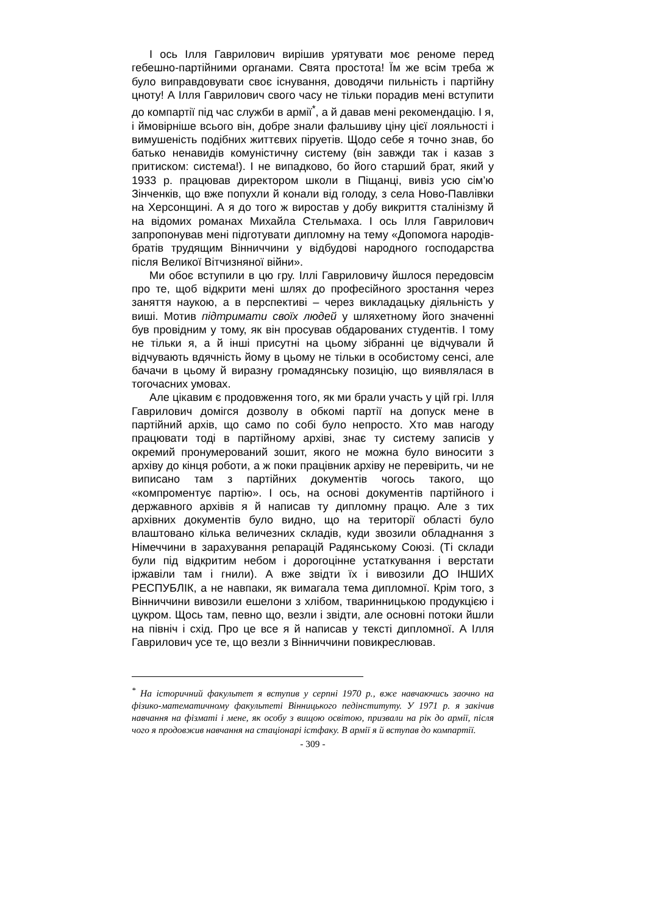І ось Ілля Гаврилович вирішив урятувати моє реноме перед гебешно-партійними органами. Свята простота! Їм же всім треба ж було виправдовувати своє існування, доводячи пильність і партійну цноту! А Ілля Гаврилович свого часу не тільки порадив мені вступити до компартії під час служби в армії<sup>*</sup>, а й давав мені рекомендацію. І я, і ймовірніше всього він, добре знали фальшиву ціну цієї лояльності і вимушеність подібних життєвих піруетів. Щодо себе я точно знав, бо батько ненавидів комуністичну систему (він завжди так і казав з притиском: система!). І не випадково, бо його старший брат, який у 1933 р. працював директором школи в Піщанці, вивіз усю сім’ю Зінченків, що вже попухли й конали від голоду, з села Ново-Павлівки на Херсонщині. А я до того ж виростав у добу викриття сталінізму й на відомих романах Михайла Стельмаха. І ось Ілля Гаврилович запропонував мені підготувати дипломну на тему «Допомога народів-братів трудящим Вінниччини у відбудові народного господарства після Великої Вітчизняної війни».
Ми обоє вступили в цю гру. Іллі Гавриловичу йшлося передовсім про те, щоб відкрити мені шлях до професійного зростання через заняття наукою, а в перспективі – через викладацьку діяльність у виші. Мотив підтримати своїх людей у шляхетному його значенні був провідним у тому, як він просував обдарованих студентів. І тому не тільки я, а й інші присутні на цьому зібранні це відчували й відчувають вдячність йому в цьому не тільки в особистому сенсі, але бачачи в цьому й виразну громадянську позицію, що виявлялася в тогочасних умовах.
Але цікавим є продовження того, як ми брали участь у цій грі. Ілля Гаврилович домігся дозволу в обкомі партії на допуск мене в партійний архів, що само по собі було непросто. Хто мав нагоду працювати тоді в партійному архіві, знає ту систему записів у окремий пронумерований зошит, якого не можна було виносити з архіву до кінця роботи, а ж поки працівник архіву не перевірить, чи не виписано там з партійних документів чогось такого, що «компроментує партію». І ось, на основі документів партійного і державного архівів я й написав ту дипломну працю. Але з тих архівних документів було видно, що на території області було влаштовано кілька величезних складів, куди звозили обладнання з Німеччини в зарахування репарацій Радянському Союзі. (Ті склади були під відкритим небом і дорогоцінне устаткування і верстати іржавіли там і гнили). А вже звідти їх і вивозили ДО ІНШИХ РЕСПУБЛІК, а не навпаки, як вимагала тема дипломної. Крім того, з Вінниччини вивозили ешелони з хлібом, тваринницькою продукцією і цукром. Щось там, певно що, везли і звідти, але основні потоки йшли на північ і схід. Про це все я й написав у тексті дипломної. А Ілля Гаврилович усе те, що везли з Вінниччини повикреслював.
<sup>*</sup> На історичний факультет я вступив у серпні 1970 р., вже навчаючись заочно на фізико-математичному факультеті Вінницького педінституту. У 1971 р. я закічив навчання на фізматі і мене, як особу з вищою освітою, призвали на рік до армії, після чого я продовжив навчання на стаціонарі істфаку. В армії я й вступав до компартії.
- 309 -